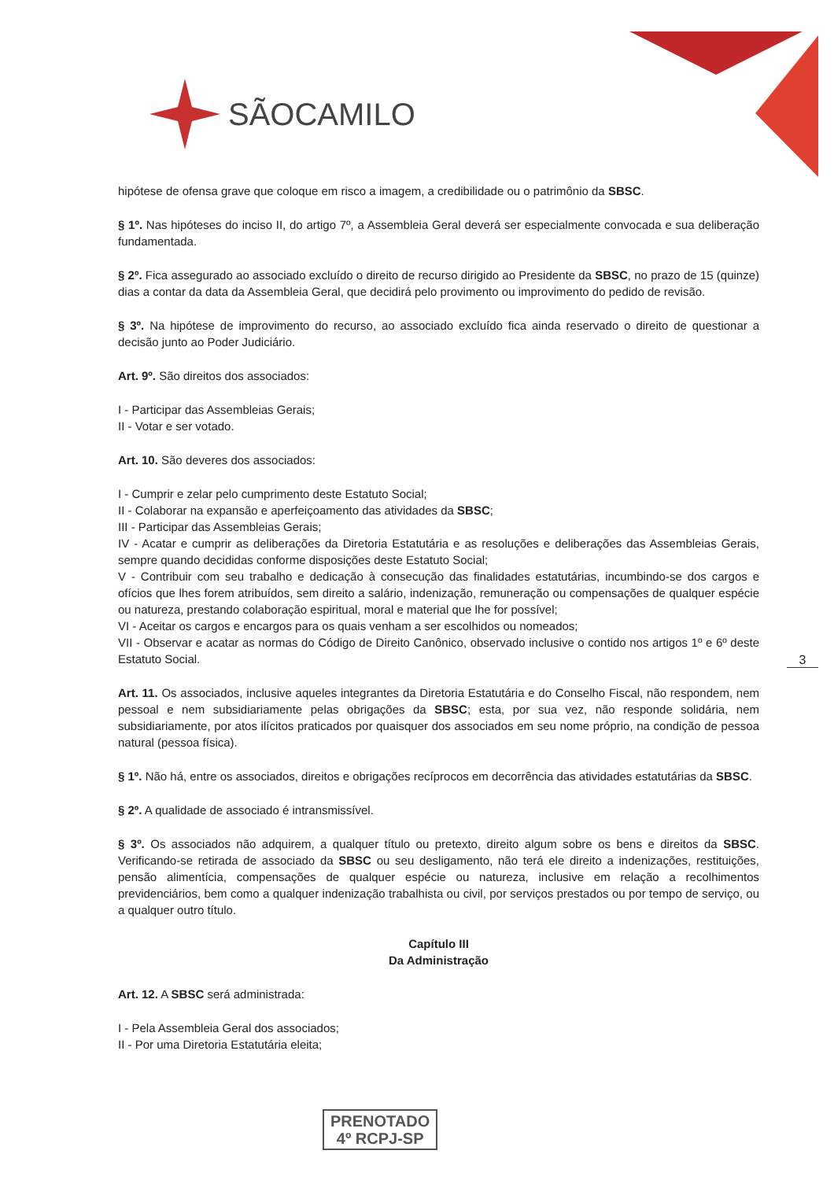SÃOCAMILO
hipótese de ofensa grave que coloque em risco a imagem, a credibilidade ou o patrimônio da SBSC.
§ 1º. Nas hipóteses do inciso II, do artigo 7º, a Assembleia Geral deverá ser especialmente convocada e sua deliberação fundamentada.
§ 2º. Fica assegurado ao associado excluído o direito de recurso dirigido ao Presidente da SBSC, no prazo de 15 (quinze) dias a contar da data da Assembleia Geral, que decidirá pelo provimento ou improvimento do pedido de revisão.
§ 3º. Na hipótese de improvimento do recurso, ao associado excluído fica ainda reservado o direito de questionar a decisão junto ao Poder Judiciário.
Art. 9º. São direitos dos associados:
I - Participar das Assembleias Gerais;
II - Votar e ser votado.
Art. 10. São deveres dos associados:
I - Cumprir e zelar pelo cumprimento deste Estatuto Social;
II - Colaborar na expansão e aperfeiçoamento das atividades da SBSC;
III - Participar das Assembleias Gerais;
IV - Acatar e cumprir as deliberações da Diretoria Estatutária e as resoluções e deliberações das Assembleias Gerais, sempre quando decididas conforme disposições deste Estatuto Social;
V - Contribuir com seu trabalho e dedicação à consecução das finalidades estatutárias, incumbindo-se dos cargos e ofícios que lhes forem atribuídos, sem direito a salário, indenização, remuneração ou compensações de qualquer espécie ou natureza, prestando colaboração espiritual, moral e material que lhe for possível;
VI - Aceitar os cargos e encargos para os quais venham a ser escolhidos ou nomeados;
VII - Observar e acatar as normas do Código de Direito Canônico, observado inclusive o contido nos artigos 1º e 6º deste Estatuto Social.
Art. 11. Os associados, inclusive aqueles integrantes da Diretoria Estatutária e do Conselho Fiscal, não respondem, nem pessoal e nem subsidiariamente pelas obrigações da SBSC; esta, por sua vez, não responde solidária, nem subsidiariamente, por atos ilícitos praticados por quaisquer dos associados em seu nome próprio, na condição de pessoa natural (pessoa física).
§ 1º. Não há, entre os associados, direitos e obrigações recíprocos em decorrência das atividades estatutárias da SBSC.
§ 2º. A qualidade de associado é intransmissível.
§ 3º. Os associados não adquirem, a qualquer título ou pretexto, direito algum sobre os bens e direitos da SBSC. Verificando-se retirada de associado da SBSC ou seu desligamento, não terá ele direito a indenizações, restituições, pensão alimentícia, compensações de qualquer espécie ou natureza, inclusive em relação a recolhimentos previdenciários, bem como a qualquer indenização trabalhista ou civil, por serviços prestados ou por tempo de serviço, ou a qualquer outro título.
Capítulo III
Da Administração
Art. 12. A SBSC será administrada:
I - Pela Assembleia Geral dos associados;
II - Por uma Diretoria Estatutária eleita;
3
PRENOTADO
4º RCPJ-SP